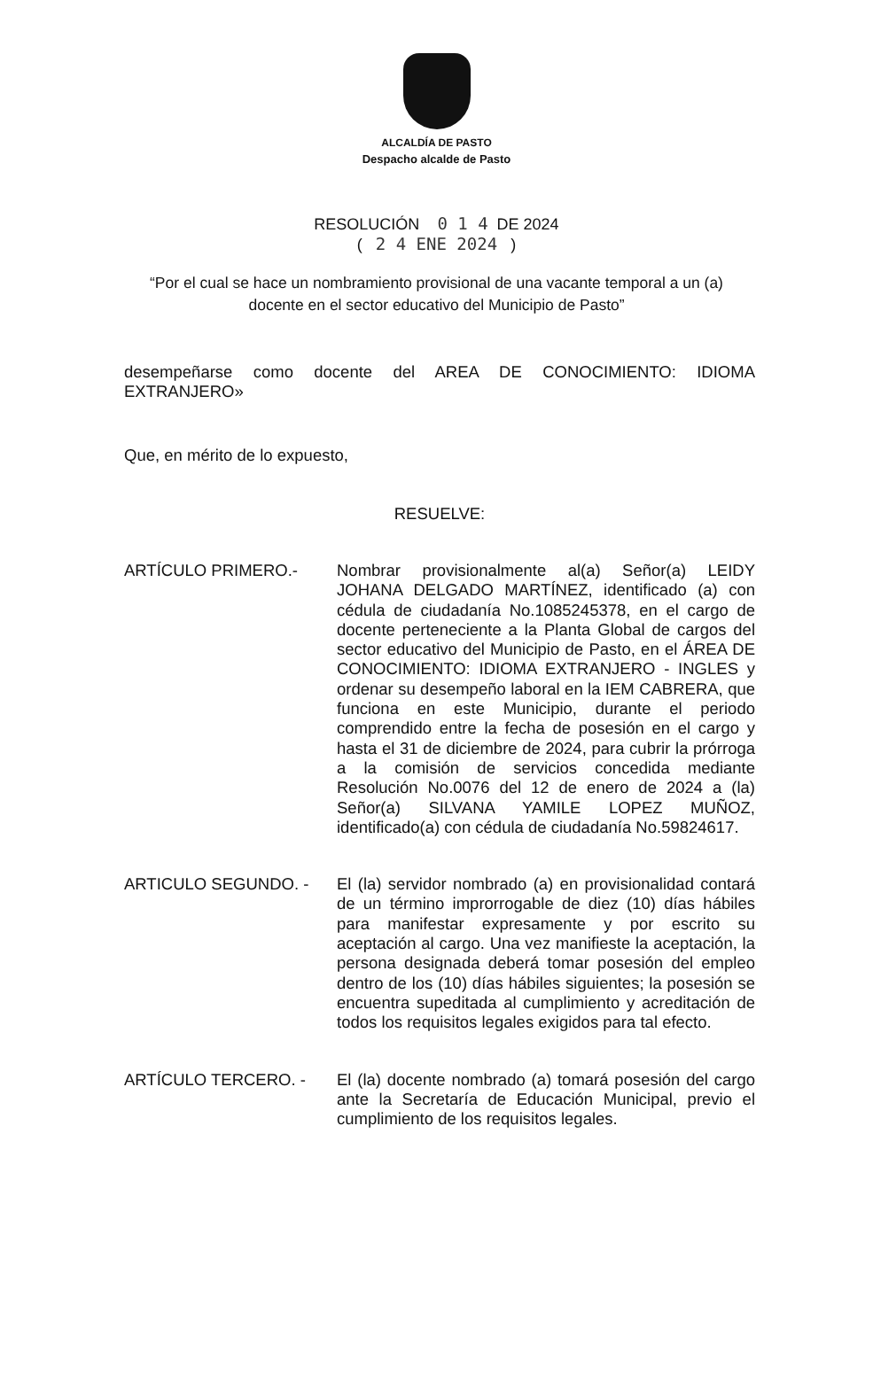ALCALDÍA DE PASTO
Despacho alcalde de Pasto
RESOLUCIÓN 0 1 4 DE 2024
( 2 4 ENE 2024 )
“Por el cual se hace un nombramiento provisional de una vacante temporal a un (a) docente en el sector educativo del Municipio de Pasto”
desempeñarse como docente del AREA DE CONOCIMIENTO: IDIOMA EXTRANJERO»
Que, en mérito de lo expuesto,
RESUELVE:
ARTÍCULO PRIMERO.-
Nombrar provisionalmente al(a) Señor(a) LEIDY JOHANA DELGADO MARTÍNEZ, identificado (a) con cédula de ciudadanía No.1085245378, en el cargo de docente perteneciente a la Planta Global de cargos del sector educativo del Municipio de Pasto, en el ÁREA DE CONOCIMIENTO: IDIOMA EXTRANJERO - INGLES y ordenar su desempeño laboral en la IEM CABRERA, que funciona en este Municipio, durante el periodo comprendido entre la fecha de posesión en el cargo y hasta el 31 de diciembre de 2024, para cubrir la prórroga a la comisión de servicios concedida mediante Resolución No.0076 del 12 de enero de 2024 a (la) Señor(a) SILVANA YAMILE LOPEZ MUÑOZ, identificado(a) con cédula de ciudadanía No.59824617.
ARTICULO SEGUNDO. -
El (la) servidor nombrado (a) en provisionalidad contará de un término improrrogable de diez (10) días hábiles para manifestar expresamente y por escrito su aceptación al cargo. Una vez manifieste la aceptación, la persona designada deberá tomar posesión del empleo dentro de los (10) días hábiles siguientes; la posesión se encuentra supeditada al cumplimiento y acreditación de todos los requisitos legales exigidos para tal efecto.
ARTÍCULO TERCERO. -
El (la) docente nombrado (a) tomará posesión del cargo ante la Secretaría de Educación Municipal, previo el cumplimiento de los requisitos legales.